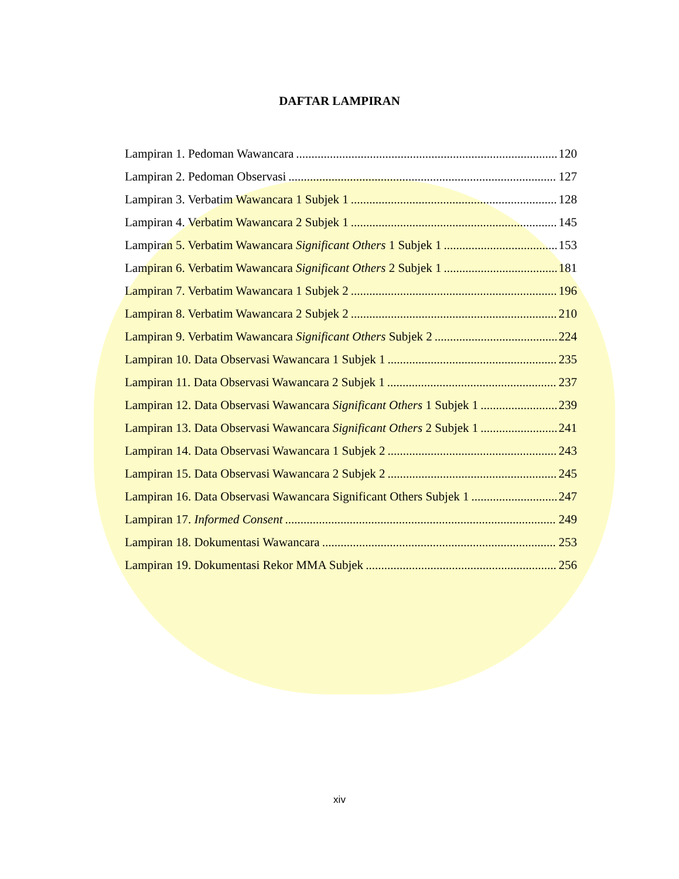DAFTAR LAMPIRAN
Lampiran 1. Pedoman Wawancara 120
Lampiran 2. Pedoman Observasi 127
Lampiran 3. Verbatim Wawancara 1 Subjek 1 128
Lampiran 4. Verbatim Wawancara 2 Subjek 1 145
Lampiran 5. Verbatim Wawancara Significant Others 1 Subjek 1 153
Lampiran 6. Verbatim Wawancara Significant Others 2 Subjek 1 181
Lampiran 7. Verbatim Wawancara 1 Subjek 2 196
Lampiran 8. Verbatim Wawancara 2 Subjek 2 210
Lampiran 9. Verbatim Wawancara Significant Others Subjek 2 224
Lampiran 10. Data Observasi Wawancara 1 Subjek 1 235
Lampiran 11. Data Observasi Wawancara 2 Subjek 1 237
Lampiran 12. Data Observasi Wawancara Significant Others 1 Subjek 1 239
Lampiran 13. Data Observasi Wawancara Significant Others 2 Subjek 1 241
Lampiran 14. Data Observasi Wawancara 1 Subjek 2 243
Lampiran 15. Data Observasi Wawancara 2 Subjek 2 245
Lampiran 16. Data Observasi Wawancara Significant Others Subjek 1 247
Lampiran 17. Informed Consent 249
Lampiran 18. Dokumentasi Wawancara 253
Lampiran 19. Dokumentasi Rekor MMA Subjek 256
xiv